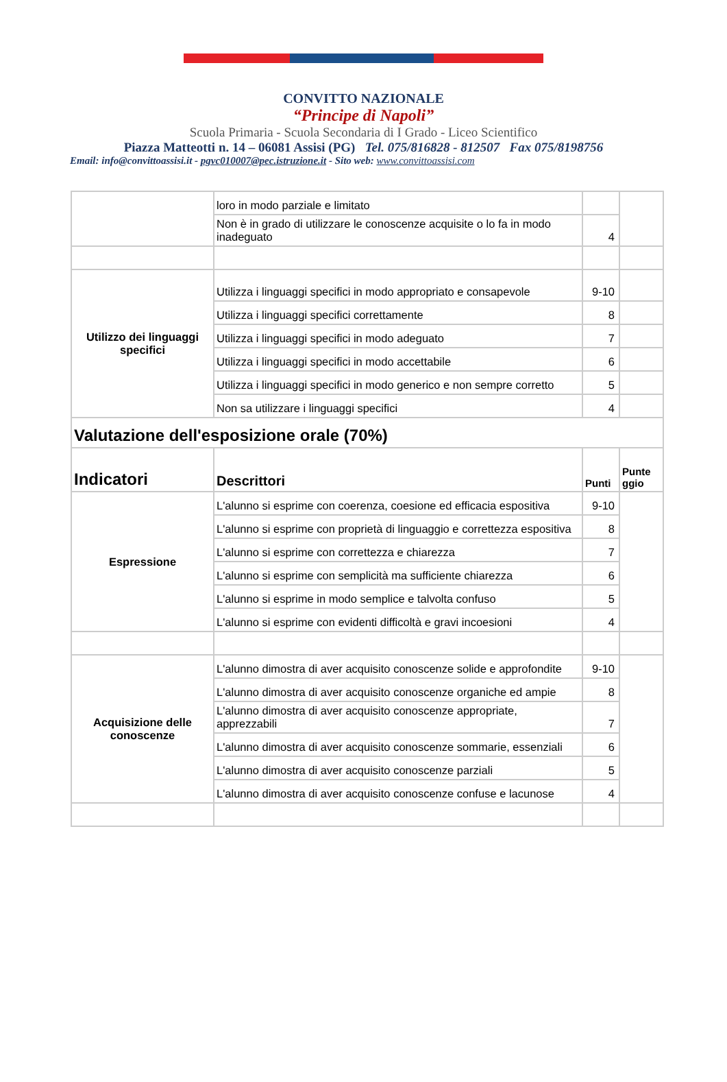CONVITTO NAZIONALE
“Principe di Napoli”
Scuola Primaria - Scuola Secondaria di I Grado - Liceo Scientifico
Piazza Matteotti n. 14 – 06081 Assisi (PG) Tel. 075/816828 - 812507 Fax 075/8198756
Email: info@convittoassisi.it - pgvc010007@pec.istruzione.it - Sito web: www.convittoassisi.com
| | loro in modo parziale e limitato | | |
| | Non è in grado di utilizzare le conoscenze acquisite o lo fa in modo inadeguato | 4 | |
| Utilizzo dei linguaggi specifici | Utilizza i linguaggi specifici in modo appropriato e consapevole | 9-10 | |
| | Utilizza i linguaggi specifici correttamente | 8 | |
| | Utilizza i linguaggi specifici in modo adeguato | 7 | |
| | Utilizza i linguaggi specifici in modo accettabile | 6 | |
| | Utilizza i linguaggi specifici in modo generico e non sempre corretto | 5 | |
| | Non sa utilizzare i linguaggi specifici | 4 | |
| Valutazione dell'esposizione orale (70%) | | | |
| Indicatori | Descrittori | Punti | Punte ggio |
| Espressione | L'alunno si esprime con coerenza, coesione ed efficacia espositiva | 9-10 | |
| | L'alunno si esprime con proprietà di linguaggio e correttezza espositiva | 8 | |
| | L'alunno si esprime con correttezza e chiarezza | 7 | |
| | L'alunno si esprime con semplicità ma sufficiente chiarezza | 6 | |
| | L'alunno si esprime in modo semplice e talvolta confuso | 5 | |
| | L'alunno si esprime con evidenti difficoltà e gravi incoesioni | 4 | |
| Acquisizione delle conoscenze | L'alunno dimostra di aver acquisito conoscenze solide e approfondite | 9-10 | |
| | L'alunno dimostra di aver acquisito conoscenze organiche ed ampie | 8 | |
| | L'alunno dimostra di aver acquisito conoscenze appropriate, apprezzabili | 7 | |
| | L'alunno dimostra di aver acquisito conoscenze sommarie, essenziali | 6 | |
| | L'alunno dimostra di aver acquisito conoscenze parziali | 5 | |
| | L'alunno dimostra di aver acquisito conoscenze confuse e lacunose | 4 | |